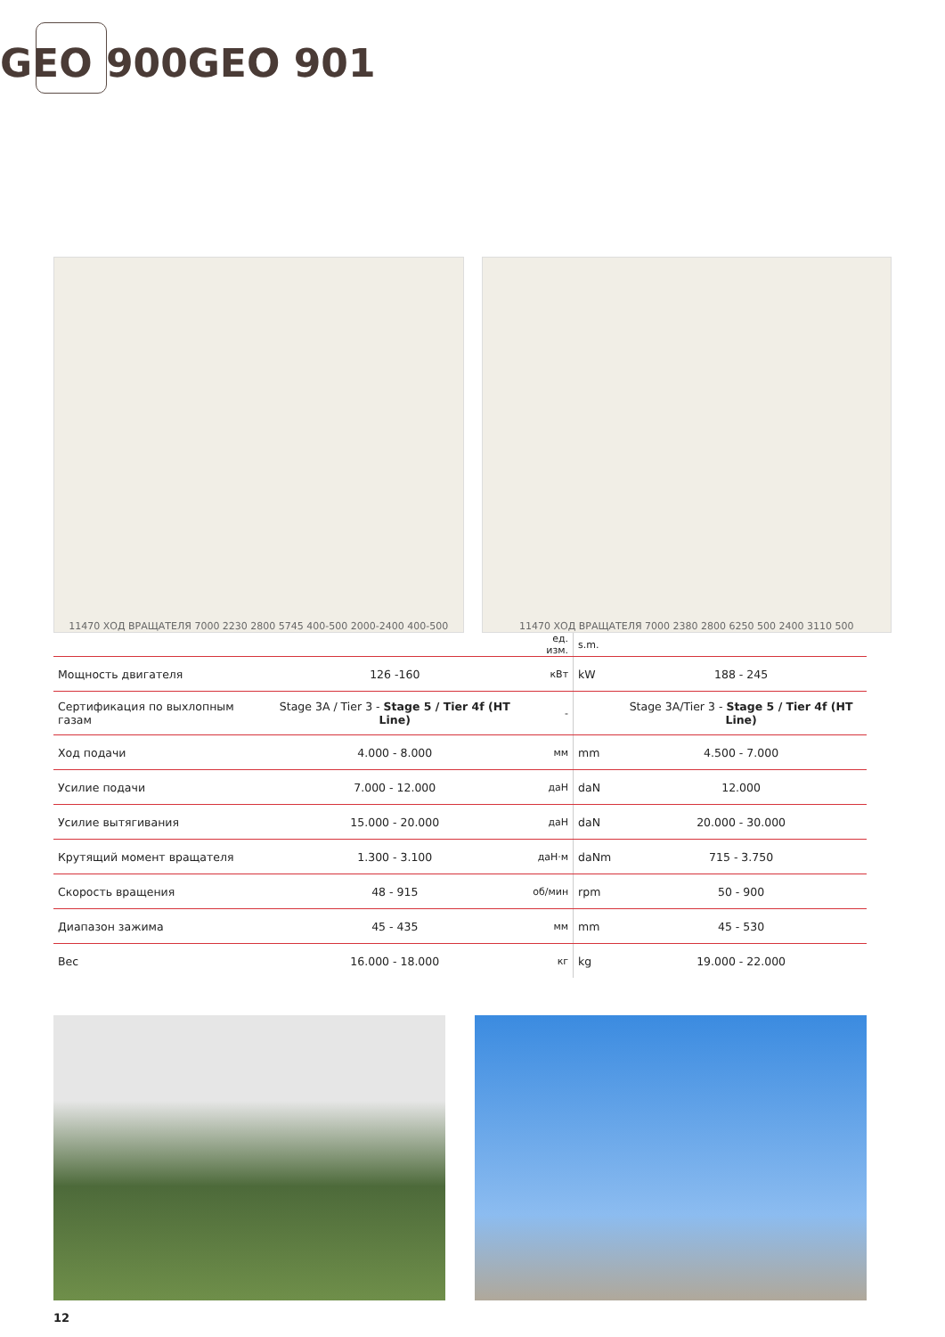GEO 900 GEO 901
11470 ХОД ВРАЩАТЕЛЯ 7000 2230 2800 5745 400-500 2000-2400 400-500
11470 ХОД ВРАЩАТЕЛЯ 7000 2380 2800 6250 500 2400 3110 500
| | | ед. изм. | s.m. | |
| Мощность двигателя | 126 -160 | кВт | kW | 188 - 245 |
| Сертификация по выхлопным газам | Stage 3A / Tier 3 - Stage 5 / Tier 4f (HT Line) | - | | Stage 3A/Tier 3 - Stage 5 / Tier 4f (HT Line) |
| Ход подачи | 4.000 - 8.000 | мм | mm | 4.500 - 7.000 |
| Усилие подачи | 7.000 - 12.000 | даН | daN | 12.000 |
| Усилие вытягивания | 15.000 - 20.000 | даН | daN | 20.000 - 30.000 |
| Крутящий момент вращателя | 1.300 - 3.100 | даН·м | daNm | 715 - 3.750 |
| Скорость вращения | 48 - 915 | об/мин | rpm | 50 - 900 |
| Диапазон зажима | 45 - 435 | мм | mm | 45 - 530 |
| Вес | 16.000 - 18.000 | кг | kg | 19.000 - 22.000 |
12